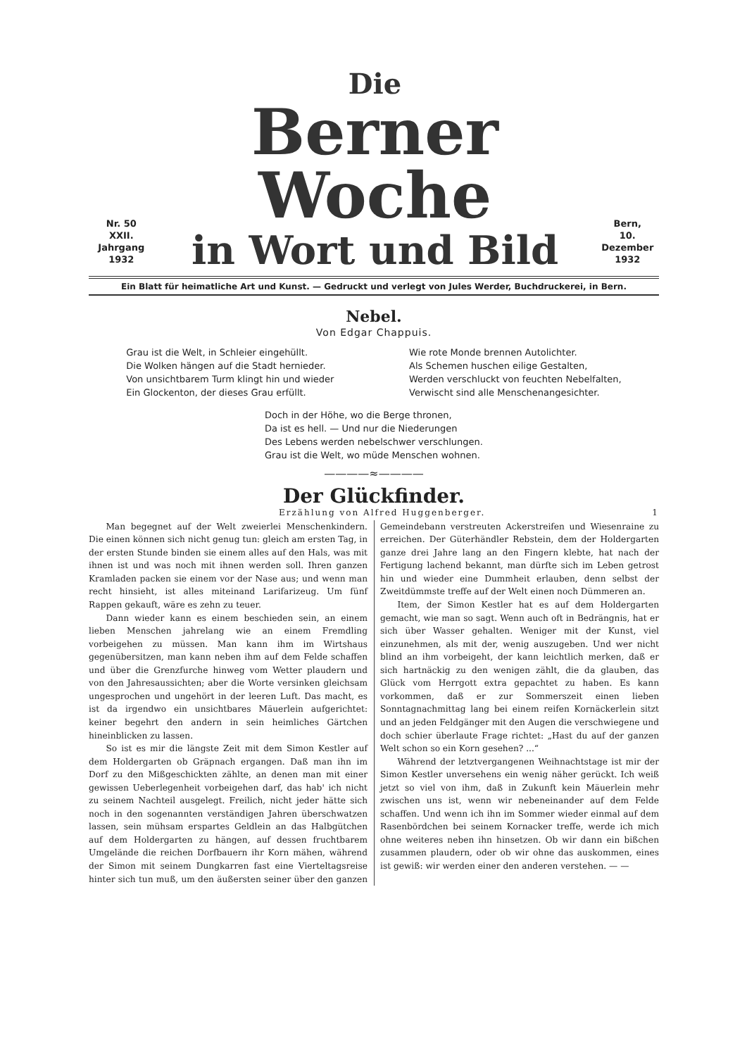Nr. 50
XXII. Jahrgang
1932
Die
Berner Woche
in Wort und Bild
Bern,
10. Dezember
1932
Ein Blatt für heimatliche Art und Kunst. — Gedruckt und verlegt von Jules Werder, Buchdruckerei, in Bern.
Nebel.
Von Edgar Chappuis.
Grau ist die Welt, in Schleier eingehüllt.
Die Wolken hängen auf die Stadt hernieder.
Von unsichtbarem Turm klingt hin und wieder
Ein Glockenton, der dieses Grau erfüllt.
Wie rote Monde brennen Autolichter.
Als Schemen huschen eilige Gestalten,
Werden verschluckt von feuchten Nebelfalten,
Verwischt sind alle Menschenangesichter.
Doch in der Höhe, wo die Berge thronen,
Da ist es hell. — Und nur die Niederungen
Des Lebens werden nebelschwer verschlungen.
Grau ist die Welt, wo müde Menschen wohnen.
————≈————
Der Glückfinder.
Erzählung von Alfred Huggenberger. 1
Man begegnet auf der Welt zweierlei Menschenkindern. Die einen können sich nicht genug tun: gleich am ersten Tag, in der ersten Stunde binden sie einem alles auf den Hals, was mit ihnen ist und was noch mit ihnen werden soll. Ihren ganzen Kramladen packen sie einem vor der Nase aus; und wenn man recht hinsieht, ist alles miteinand Larifarizeug. Um fünf Rappen gekauft, wäre es zehn zu teuer.
Dann wieder kann es einem beschieden sein, an einem lieben Menschen jahrelang wie an einem Fremdling vorbeigehen zu müssen. Man kann ihm im Wirtshaus gegenübersitzen, man kann neben ihm auf dem Felde schaffen und über die Grenzfurche hinweg vom Wetter plaudern und von den Jahresaussichten; aber die Worte versinken gleichsam ungesprochen und ungehört in der leeren Luft. Das macht, es ist da irgendwo ein unsichtbares Mäuerlein aufgerichtet: keiner begehrt den andern in sein heimliches Gärtchen hineinblicken zu lassen.
So ist es mir die längste Zeit mit dem Simon Kestler auf dem Holdergarten ob Gräpnach ergangen. Daß man ihn im Dorf zu den Mißgeschickten zählte, an denen man mit einer gewissen Ueberlegenheit vorbeigehen darf, das hab' ich nicht zu seinem Nachteil ausgelegt. Freilich, nicht jeder hätte sich noch in den sogenannten verständigen Jahren überschwatzen lassen, sein mühsam erspartes Geldlein an das Halbgütchen auf dem Holdergarten zu hängen, auf dessen fruchtbarem Umgelände die reichen Dorfbauern ihr Korn mähen, während der Simon mit seinem Dungkarren fast eine Vierteltagsreise hinter sich tun muß, um den äußersten seiner über den ganzen Gemeindebann verstreuten Ackerstreifen und Wiesenraine zu erreichen. Der Güterhändler Rebstein, dem der Holdergarten ganze drei Jahre lang an den Fingern klebte, hat nach der Fertigung lachend bekannt, man dürfte sich im Leben getrost hin und wieder eine Dummheit erlauben, denn selbst der Zweitdümmste treffe auf der Welt einen noch Dümmeren an.
Item, der Simon Kestler hat es auf dem Holdergarten gemacht, wie man so sagt. Wenn auch oft in Bedrängnis, hat er sich über Wasser gehalten. Weniger mit der Kunst, viel einzunehmen, als mit der, wenig auszugeben. Und wer nicht blind an ihm vorbeigeht, der kann leichtlich merken, daß er sich hartnäckig zu den wenigen zählt, die da glauben, das Glück vom Herrgott extra gepachtet zu haben. Es kann vorkommen, daß er zur Sommerszeit einen lieben Sonntagnachmittag lang bei einem reifen Kornäckerlein sitzt und an jeden Feldgänger mit den Augen die verschwiegene und doch schier überlaute Frage richtet: „Hast du auf der ganzen Welt schon so ein Korn gesehen? ...“
Während der letztvergangenen Weihnachtstage ist mir der Simon Kestler unversehens ein wenig näher gerückt. Ich weiß jetzt so viel von ihm, daß in Zukunft kein Mäuerlein mehr zwischen uns ist, wenn wir nebeneinander auf dem Felde schaffen. Und wenn ich ihn im Sommer wieder einmal auf dem Rasenbördchen bei seinem Kornacker treffe, werde ich mich ohne weiteres neben ihn hinsetzen. Ob wir dann ein bißchen zusammen plaudern, oder ob wir ohne das auskommen, eines ist gewiß: wir werden einer den anderen verstehen. — —